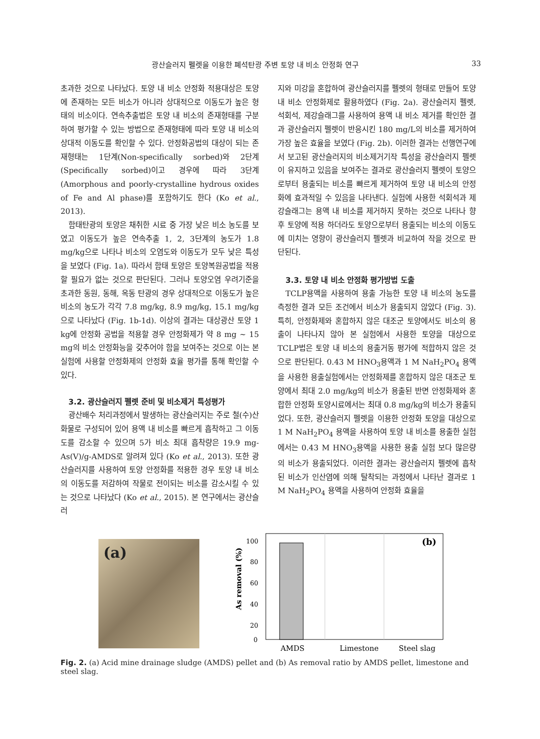광산슬러지 펠렛을 이용한 폐석탄광 주변 토양 내 비소 안정화 연구 33
초과한 것으로 나타났다. 토양 내 비소 안정화 적용대상은 토양에 존재하는 모든 비소가 아니라 상대적으로 이동도가 높은 형태의 비소이다. 연속추출법은 토양 내 비소의 존재형태를 구분하여 평가할 수 있는 방법으로 존재형태에 따라 토양 내 비소의 상대적 이동도를 확인할 수 있다. 안정화공법의 대상이 되는 존재형태는 1단계(Non-specifically sorbed)와 2단계(Specifically sorbed)이고 경우에 따라 3단계(Amorphous and poorly-crystalline hydrous oxides of Fe and Al phase)를 포함하기도 한다 (Ko et al., 2013).
함태탄광의 토양은 채취한 시료 중 가장 낮은 비소 농도를 보였고 이동도가 높은 연속추출 1, 2, 3단계의 농도가 1.8 mg/kg으로 나타나 비소의 오염도와 이동도가 모두 낮은 특성을 보였다 (Fig. 1a). 따라서 함태 토양은 토양복원공법을 적용할 필요가 없는 것으로 판단된다. 그러나 토양오염 우려기준을 초과한 동원, 동해, 옥동 탄광의 경우 상대적으로 이동도가 높은 비소의 농도가 각각 7.8 mg/kg, 8.9 mg/kg, 15.1 mg/kg으로 나타났다 (Fig. 1b-1d). 이상의 결과는 대상광산 토양 1 kg에 안정화 공법을 적용할 경우 안정화제가 약 8 mg ~ 15 mg의 비소 안정화능을 갖추어야 함을 보여주는 것으로 이는 본 실험에 사용할 안정화제의 안정화 효율 평가를 통해 확인할 수 있다.
3.2. 광산슬러지 펠렛 준비 및 비소제거 특성평가
광산배수 처리과정에서 발생하는 광산슬러지는 주로 철(수)산화물로 구성되어 있어 용액 내 비소를 빠르게 흡착하고 그 이동도를 감소할 수 있으며 5가 비소 최대 흡착량은 19.9 mg-As(V)/g-AMDS로 알려져 있다 (Ko et al., 2013). 또한 광산슬러지를 사용하여 토양 안정화를 적용한 경우 토양 내 비소의 이동도를 저감하여 작물로 전이되는 비소를 감소시킬 수 있는 것으로 나타났다 (Ko et al., 2015). 본 연구에서는 광산슬러
지와 미강을 혼합하여 광산슬러지를 펠렛의 형태로 만들어 토양 내 비소 안정화제로 활용하였다 (Fig. 2a). 광산슬러지 펠렛, 석회석, 제강슬래그를 사용하여 용액 내 비소 제거를 확인한 결과 광산슬러지 펠렛이 반응시킨 180 mg/L의 비소를 제거하여 가장 높은 효율을 보였다 (Fig. 2b). 이러한 결과는 선행연구에서 보고된 광산슬러지의 비소제거기작 특성을 광산슬러지 펠렛이 유지하고 있음을 보여주는 결과로 광산슬러지 펠렛이 토양으로부터 용출되는 비소를 빠르게 제거하여 토양 내 비소의 안정화에 효과적일 수 있음을 나타낸다. 실험에 사용한 석회석과 제강슬래그는 용액 내 비소를 제거하지 못하는 것으로 나타나 향후 토양에 적용 하더라도 토양으로부터 용출되는 비소의 이동도에 미치는 영향이 광산슬러지 펠렛과 비교하여 작을 것으로 판단된다.
3.3. 토양 내 비소 안정화 평가방법 도출
TCLP용액을 사용하여 용출 가능한 토양 내 비소의 농도를 측정한 결과 모든 조건에서 비소가 용출되지 않았다 (Fig. 3). 특히, 안정화제와 혼합하지 않은 대조군 토양에서도 비소의 용출이 나타나지 않아 본 실험에서 사용한 토양을 대상으로 TCLP법은 토양 내 비소의 용출거동 평가에 적합하지 않은 것으로 판단된다. 0.43 M HNO<sub>3</sub>용액과 1 M NaH<sub>2</sub>PO<sub>4</sub> 용액을 사용한 용출실험에서는 안정화제를 혼합하지 않은 대조군 토양에서 최대 2.0 mg/kg의 비소가 용출된 반면 안정화제와 혼합한 안정화 토양시료에서는 최대 0.8 mg/kg의 비소가 용출되었다. 또한, 광산슬러지 펠렛을 이용한 안정화 토양을 대상으로 1 M NaH<sub>2</sub>PO<sub>4</sub> 용액을 사용하여 토양 내 비소를 용출한 실험에서는 0.43 M HNO<sub>3</sub>용액을 사용한 용출 실험 보다 많은량의 비소가 용출되었다. 이러한 결과는 광산슬러지 펠렛에 흡착된 비소가 인산염에 의해 탈착되는 과정에서 나타난 결과로 1 M NaH<sub>2</sub>PO<sub>4</sub> 용액을 사용하여 안정화 효율을
(a)
As removal (%)
100
80
60
40
20
0
(b)
AMDS
Limestone
Steel slag
Fig. 2. (a) Acid mine drainage sludge (AMDS) pellet and (b) As removal ratio by AMDS pellet, limestone and steel slag.